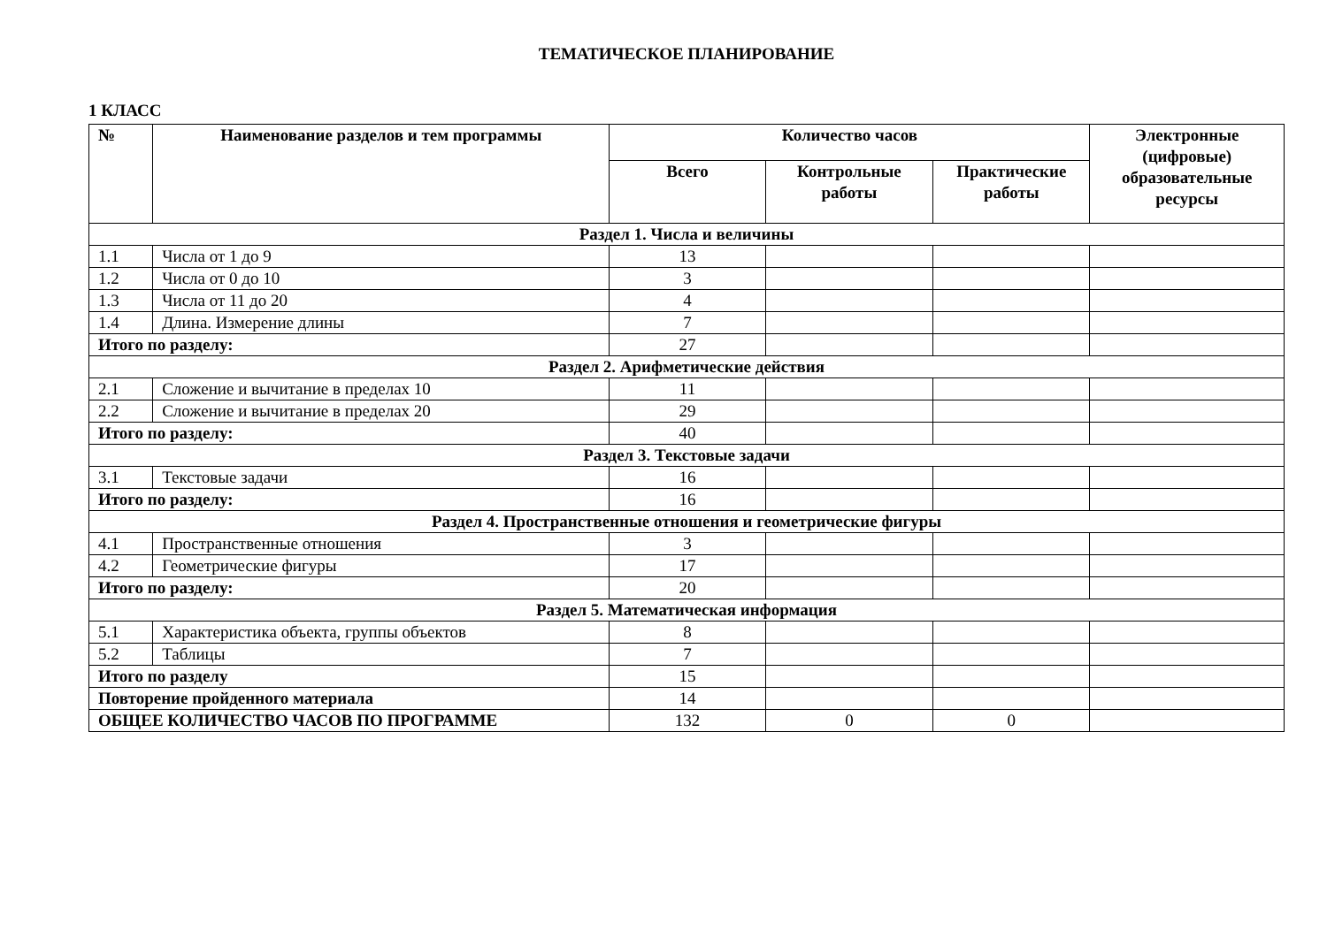ТЕМАТИЧЕСКОЕ ПЛАНИРОВАНИЕ
1 КЛАСС
| № | Наименование разделов и тем программы | Количество часов | | | Электронные (цифровые) образовательные ресурсы |
| --- | --- | --- | --- | --- | --- |
| | | Всего | Контрольные работы | Практические работы | |
| Раздел 1. Числа и величины | | | | | |
| 1.1 | Числа от 1 до 9 | 13 | | | |
| 1.2 | Числа от 0 до 10 | 3 | | | |
| 1.3 | Числа от 11 до 20 | 4 | | | |
| 1.4 | Длина. Измерение длины | 7 | | | |
| Итого по разделу: | | 27 | | | |
| Раздел 2. Арифметические действия | | | | | |
| 2.1 | Сложение и вычитание в пределах 10 | 11 | | | |
| 2.2 | Сложение и вычитание в пределах 20 | 29 | | | |
| Итого по разделу: | | 40 | | | |
| Раздел 3. Текстовые задачи | | | | | |
| 3.1 | Текстовые задачи | 16 | | | |
| Итого по разделу: | | 16 | | | |
| Раздел 4. Пространственные отношения и геометрические фигуры | | | | | |
| 4.1 | Пространственные отношения | 3 | | | |
| 4.2 | Геометрические фигуры | 17 | | | |
| Итого по разделу: | | 20 | | | |
| Раздел 5. Математическая информация | | | | | |
| 5.1 | Характеристика объекта, группы объектов | 8 | | | |
| 5.2 | Таблицы | 7 | | | |
| Итого по разделу | | 15 | | | |
| Повторение пройденного материала | | 14 | | | |
| ОБЩЕЕ КОЛИЧЕСТВО ЧАСОВ ПО ПРОГРАММЕ | | 132 | 0 | 0 | |